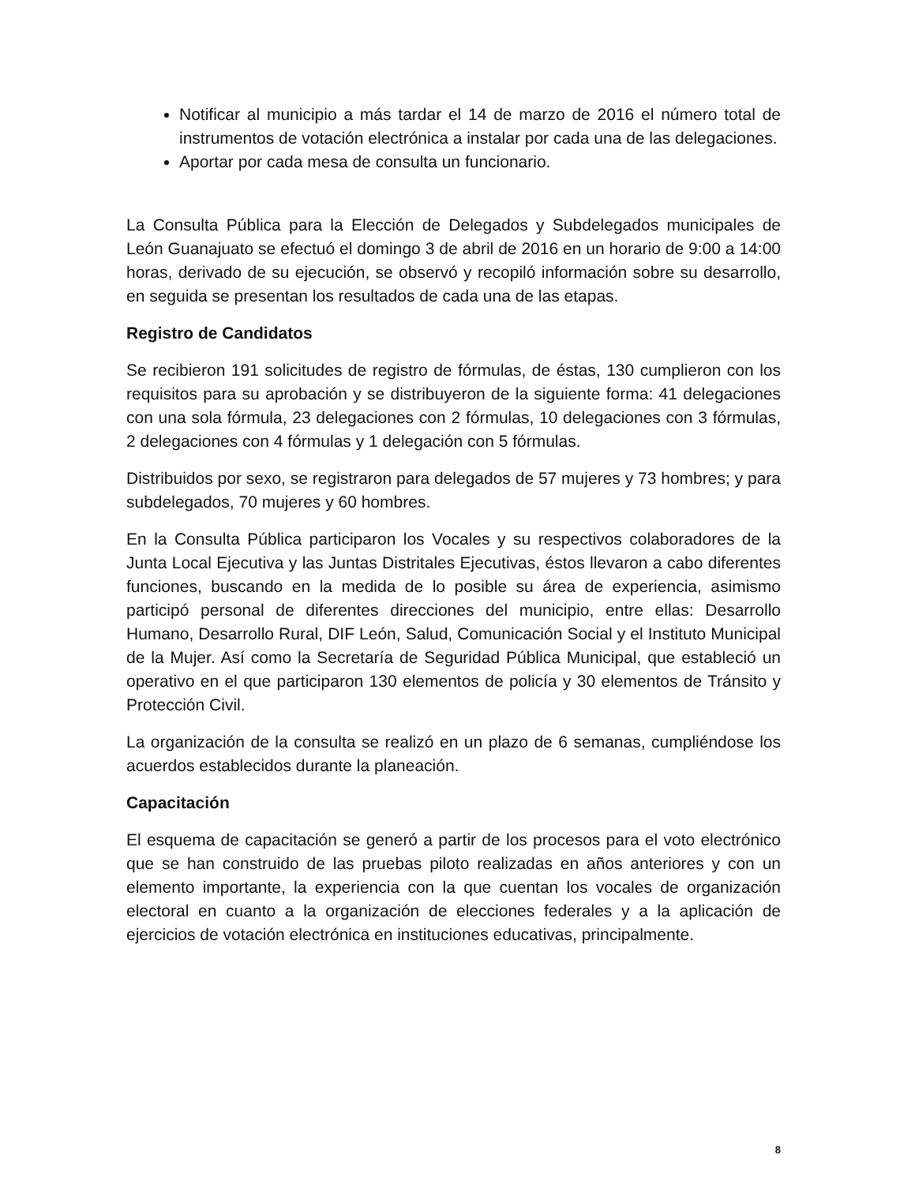Notificar al municipio a más tardar el 14 de marzo de 2016 el número total de instrumentos de votación electrónica a instalar por cada una de las delegaciones.
Aportar por cada mesa de consulta un funcionario.
La Consulta Pública para la Elección de Delegados y Subdelegados municipales de León Guanajuato se efectuó el domingo 3 de abril de 2016 en un horario de 9:00 a 14:00 horas, derivado de su ejecución, se observó y recopiló información sobre su desarrollo, en seguida se presentan los resultados de cada una de las etapas.
Registro de Candidatos
Se recibieron 191 solicitudes de registro de fórmulas, de éstas, 130 cumplieron con los requisitos para su aprobación y se distribuyeron de la siguiente forma: 41 delegaciones con una sola fórmula, 23 delegaciones con 2 fórmulas, 10 delegaciones con 3 fórmulas, 2 delegaciones con 4 fórmulas y 1 delegación con 5 fórmulas.
Distribuidos por sexo, se registraron para delegados de 57 mujeres y 73 hombres; y para subdelegados, 70 mujeres y 60 hombres.
En la Consulta Pública participaron los Vocales y su respectivos colaboradores de la Junta Local Ejecutiva y las Juntas Distritales Ejecutivas, éstos llevaron a cabo diferentes funciones, buscando en la medida de lo posible su área de experiencia, asimismo participó personal de diferentes direcciones del municipio, entre ellas: Desarrollo Humano, Desarrollo Rural, DIF León, Salud, Comunicación Social y el Instituto Municipal de la Mujer. Así como la Secretaría de Seguridad Pública Municipal, que estableció un operativo en el que participaron 130 elementos de policía y 30 elementos de Tránsito y Protección Civil.
La organización de la consulta se realizó en un plazo de 6 semanas, cumpliéndose los acuerdos establecidos durante la planeación.
Capacitación
El esquema de capacitación se generó a partir de los procesos para el voto electrónico que se han construido de las pruebas piloto realizadas en años anteriores y con un elemento importante, la experiencia con la que cuentan los vocales de organización electoral en cuanto a la organización de elecciones federales y a la aplicación de ejercicios de votación electrónica en instituciones educativas, principalmente.
8